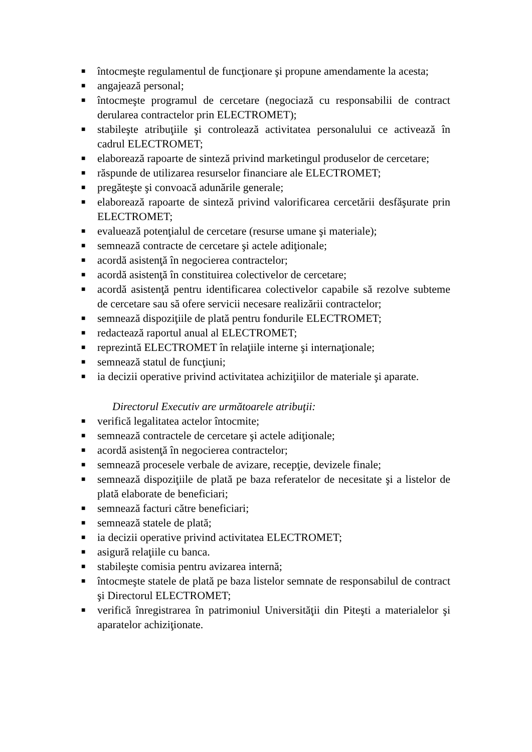■ întocmeşte regulamentul de funcţionare şi propune amendamente la acesta;
■ angajează personal;
■ întocmeşte programul de cercetare (negociază cu responsabilii de contract derularea contractelor prin ELECTROMET);
■ stabileşte atribuţiile şi controlează activitatea personalului ce activează în cadrul ELECTROMET;
■ elaborează rapoarte de sinteză privind marketingul produselor de cercetare;
■ răspunde de utilizarea resurselor financiare ale ELECTROMET;
■ pregăteşte şi convoacă adunările generale;
■ elaborează rapoarte de sinteză privind valorificarea cercetării desfăşurate prin ELECTROMET;
■ evaluează potenţialul de cercetare (resurse umane şi materiale);
■ semnează contracte de cercetare şi actele adiţionale;
■ acordă asistenţă în negocierea contractelor;
■ acordă asistenţă în constituirea colectivelor de cercetare;
■ acordă asistenţă pentru identificarea colectivelor capabile să rezolve subteme de cercetare sau să ofere servicii necesare realizării contractelor;
■ semnează dispoziţiile de plată pentru fondurile ELECTROMET;
■ redactează raportul anual al ELECTROMET;
■ reprezintă ELECTROMET în relaţiile interne şi internaţionale;
■ semnează statul de funcţiuni;
■ ia decizii operative privind activitatea achiziţiilor de materiale şi aparate.
Directorul Executiv are următoarele atribuţii:
■ verifică legalitatea actelor întocmite;
■ semnează contractele de cercetare şi actele adiţionale;
■ acordă asistenţă în negocierea contractelor;
■ semnează procesele verbale de avizare, recepţie, devizele finale;
■ semnează dispoziţiile de plată pe baza referatelor de necesitate şi a listelor de plată elaborate de beneficiari;
■ semnează facturi către beneficiari;
■ semnează statele de plată;
■ ia decizii operative privind activitatea ELECTROMET;
■ asigură relaţiile cu banca.
■ stabileşte comisia pentru avizarea internă;
■ întocmeşte statele de plată pe baza listelor semnate de responsabilul de contract şi Directorul ELECTROMET;
■ verifică înregistrarea în patrimoniul Universităţii din Piteşti a materialelor şi aparatelor achiziţionate.